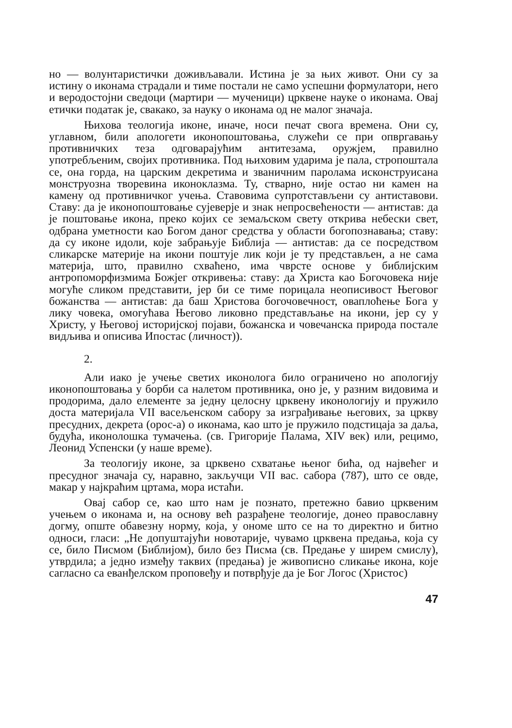но — волунтаристички доживљавали. Истина је за њих живот. Они су за истину о иконама страдали и тиме постали не само успешни формулатори, него и веродостојни сведоци (мартири — мученици) црквене науке о иконама. Овај етички податак је, свакако, за науку о иконама од не малог значаја.
Њихова теологија иконе, иначе, носи печат свога времена. Они су, углавном, били апологети иконопоштовања, служећи се при опвргавању противничких теза одговарајућим антитезама, оружјем, правилно употребљеним, својих противника. Под њиховим ударима је пала, стропоштала се, она горда, на царским декретима и званичним паролама исконструисана монструозна творевина иконоклазма. Ту, стварно, није остао ни камен на камену од противничког учења. Ставовима супротстављени су антиставови. Ставу: да је иконопоштовање сујеверје и знак непросвећености — антистав: да је поштовање икона, преко којих се земаљском свету открива небески свет, одбрана уметности као Богом даног средства у области богопознавања; ставу: да су иконе идоли, које забрањује Библија — антистав: да се посредством сликарске материје на икони поштује лик који је ту представљен, а не сама материја, што, правилно схваћено, има чврсте основе у библијским антропоморфизмима Божјег откривења: ставу: да Христа као Богочовека није могуће сликом представити, јер би се тиме порицала неописивост Његовог божанства — антистав: да баш Христова богочовечност, оваплоћење Бога у лику човека, омогућава Његово ликовно представљање на икони, јер су у Христу, у Његовој историјској појави, божанска и човечанска природа постале видљива и описива Ипостас (личност)).
2.
Али иако је учење светих иконолога било ограничено но апологију иконопоштовања у борби са налетом противника, оно је, у разним видовима и продорима, дало елементе за једну целосну црквену иконологију и пружило доста материјала VII васељенском сабору за изграђивање његових, за цркву пресудних, декрета (орос-а) о иконама, као што је пружило подстицаја за даља, будућа, иконолошка тумачења. (св. Григорије Палама, XIV век) или, рецимо, Леонид Успенски (у наше време).
За теологију иконе, за црквено схватање њеног бића, од највећег и пресудног значаја су, наравно, закључци VII вас. сабора (787), што се овде, макар у најкраћим цртама, мора истаћи.
Овај сабор се, као што нам је познато, претежно бавио црквеним учењем о иконама и, на основу већ разрађене теологије, донео православну догму, опште обавезну норму, која, у ономе што се на то директно и битно односи, гласи: „Не допуштајући новотарије, чувамо црквена предања, која су се, било Писмом (Библијом), било без Писма (св. Предање у ширем смислу), утврдила; а једно између таквих (предања) је живописно сликање икона, које сагласно са еванђелском проповеђу и потврђује да је Бог Логос (Христос)
47